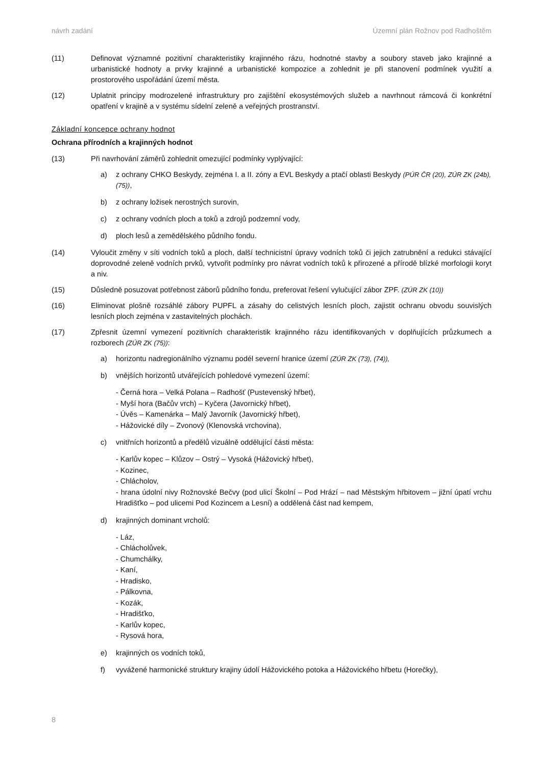návrh zadání Územní plán Rožnov pod Radhoštěm
(11) Definovat významné pozitivní charakteristiky krajinného rázu, hodnotné stavby a soubory staveb jako krajinné a urbanistické hodnoty a prvky krajinné a urbanistické kompozice a zohlednit je při stanovení podmínek využití a prostorového uspořádání území města.
(12) Uplatnit principy modrozelené infrastruktury pro zajištění ekosystémových služeb a navrhnout rámcová či konkrétní opatření v krajině a v systému sídelní zeleně a veřejných prostranství.
Základní koncepce ochrany hodnot
Ochrana přírodních a krajinných hodnot
(13) Při navrhování záměrů zohlednit omezující podmínky vyplývající:
a) z ochrany CHKO Beskydy, zejména I. a II. zóny a EVL Beskydy a ptačí oblasti Beskydy (PÚR ČR (20), ZÚR ZK (24b), (75)),
b) z ochrany ložisek nerostných surovin,
c) z ochrany vodních ploch a toků a zdrojů podzemní vody,
d) ploch lesů a zemědělského půdního fondu.
(14) Vyloučit změny v síti vodních toků a ploch, další technicistní úpravy vodních toků či jejich zatrubnění a redukci stávající doprovodné zeleně vodních prvků, vytvořit podmínky pro návrat vodních toků k přirozené a přírodě blízké morfologii koryt a niv.
(15) Důsledně posuzovat potřebnost záborů půdního fondu, preferovat řešení vylučující zábor ZPF. (ZÚR ZK (10))
(16) Eliminovat plošně rozsáhlé zábory PUPFL a zásahy do celistvých lesních ploch, zajistit ochranu obvodu souvislých lesních ploch zejména v zastavitelných plochách.
(17) Zpřesnit územní vymezení pozitivních charakteristik krajinného rázu identifikovaných v doplňujících průzkumech a rozborech (ZÚR ZK (75)):
a) horizontu nadregionálního významu podél severní hranice území (ZÚR ZK (73), (74)),
b) vnějších horizontů utvářejících pohledové vymezení území:
- Černá hora – Velká Polana – Radhošť (Pustevenský hřbet),
- Myší hora (Bačův vrch) – Kyčera (Javornický hřbet),
- Úvěs – Kamenárka – Malý Javorník (Javornický hřbet),
- Hážovické díly – Zvonový (Klenovská vrchovina),
c) vnitřních horizontů a předělů vizuálně oddělující části města:
- Karlův kopec – Klůzov – Ostrý – Vysoká (Hážovický hřbet),
- Kozinec,
- Chlácholov,
- hrana údolní nivy Rožnovské Bečvy (pod ulicí Školní – Pod Hrází – nad Městským hřbitovem – jižní úpatí vrchu Hradišťko – pod ulicemi Pod Kozincem a Lesní) a oddělená část nad kempem,
d) krajinných dominant vrcholů:
- Láz,
- Chlácholůvek,
- Chumchálky,
- Kaní,
- Hradisko,
- Pálkovna,
- Kozák,
- Hradišťko,
- Karlův kopec,
- Rysová hora,
e) krajinných os vodních toků,
f) vyvážené harmonické struktury krajiny údolí Hážovického potoka a Hážovického hřbetu (Horečky),
8